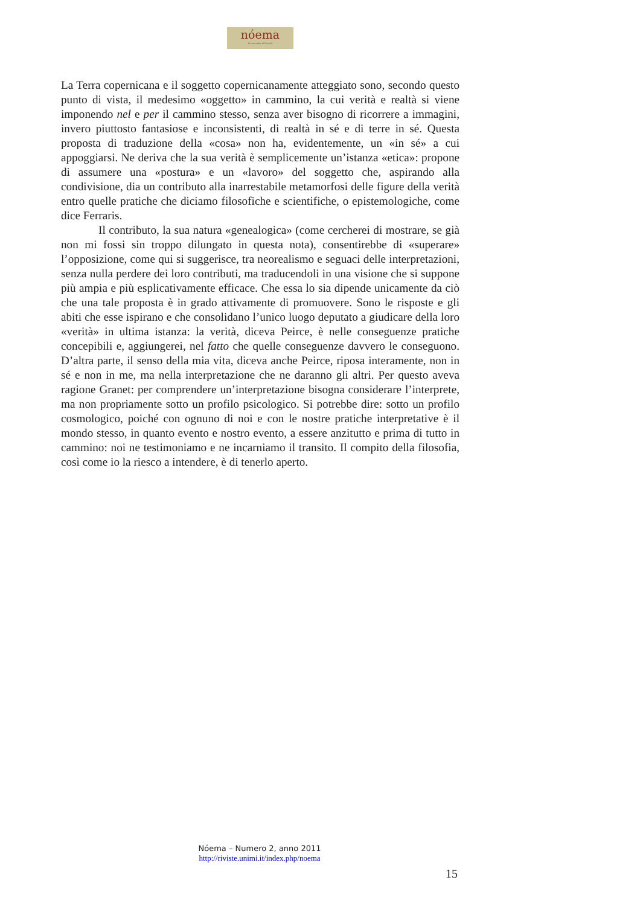nóema
Rivista online di filosofia
La Terra copernicana e il soggetto copernicanamente atteggiato sono, secondo questo punto di vista, il medesimo «oggetto» in cammino, la cui verità e realtà si viene imponendo nel e per il cammino stesso, senza aver bisogno di ricorrere a immagini, invero piuttosto fantasiose e inconsistenti, di realtà in sé e di terre in sé. Questa proposta di traduzione della «cosa» non ha, evidentemente, un «in sé» a cui appoggiarsi. Ne deriva che la sua verità è semplicemente un’istanza «etica»: propone di assumere una «postura» e un «lavoro» del soggetto che, aspirando alla condivisione, dia un contributo alla inarrestabile metamorfosi delle figure della verità entro quelle pratiche che diciamo filosofiche e scientifiche, o epistemologiche, come dice Ferraris.
Il contributo, la sua natura «genealogica» (come cercherei di mostrare, se già non mi fossi sin troppo dilungato in questa nota), consentirebbe di «superare» l’opposizione, come qui si suggerisce, tra neorealismo e seguaci delle interpretazioni, senza nulla perdere dei loro contributi, ma traducendoli in una visione che si suppone più ampia e più esplicativamente efficace. Che essa lo sia dipende unicamente da ciò che una tale proposta è in grado attivamente di promuovere. Sono le risposte e gli abiti che esse ispirano e che consolidano l’unico luogo deputato a giudicare della loro «verità» in ultima istanza: la verità, diceva Peirce, è nelle conseguenze pratiche concepibili e, aggiungerei, nel fatto che quelle conseguenze davvero le conseguono. D’altra parte, il senso della mia vita, diceva anche Peirce, riposa interamente, non in sé e non in me, ma nella interpretazione che ne daranno gli altri. Per questo aveva ragione Granet: per comprendere un’interpretazione bisogna considerare l’interprete, ma non propriamente sotto un profilo psicologico. Si potrebbe dire: sotto un profilo cosmologico, poiché con ognuno di noi e con le nostre pratiche interpretative è il mondo stesso, in quanto evento e nostro evento, a essere anzitutto e prima di tutto in cammino: noi ne testimoniamo e ne incarniamo il transito. Il compito della filosofia, così come io la riesco a intendere, è di tenerlo aperto.
Nóema – Numero 2, anno 2011
http://riviste.unimi.it/index.php/noema
15